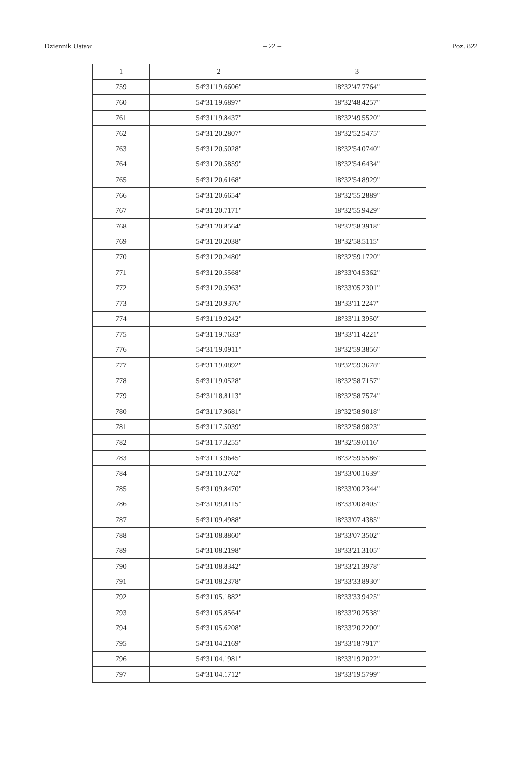Dziennik Ustaw – 22 – Poz. 822
| 1 | 2 | 3 |
| --- | --- | --- |
| 759 | 54°31'19.6606" | 18°32'47.7764" |
| 760 | 54°31'19.6897" | 18°32'48.4257" |
| 761 | 54°31'19.8437" | 18°32'49.5520" |
| 762 | 54°31'20.2807" | 18°32'52.5475" |
| 763 | 54°31'20.5028" | 18°32'54.0740" |
| 764 | 54°31'20.5859" | 18°32'54.6434" |
| 765 | 54°31'20.6168" | 18°32'54.8929" |
| 766 | 54°31'20.6654" | 18°32'55.2889" |
| 767 | 54°31'20.7171" | 18°32'55.9429" |
| 768 | 54°31'20.8564" | 18°32'58.3918" |
| 769 | 54°31'20.2038" | 18°32'58.5115" |
| 770 | 54°31'20.2480" | 18°32'59.1720" |
| 771 | 54°31'20.5568" | 18°33'04.5362" |
| 772 | 54°31'20.5963" | 18°33'05.2301" |
| 773 | 54°31'20.9376" | 18°33'11.2247" |
| 774 | 54°31'19.9242" | 18°33'11.3950" |
| 775 | 54°31'19.7633" | 18°33'11.4221" |
| 776 | 54°31'19.0911" | 18°32'59.3856" |
| 777 | 54°31'19.0892" | 18°32'59.3678" |
| 778 | 54°31'19.0528" | 18°32'58.7157" |
| 779 | 54°31'18.8113" | 18°32'58.7574" |
| 780 | 54°31'17.9681" | 18°32'58.9018" |
| 781 | 54°31'17.5039" | 18°32'58.9823" |
| 782 | 54°31'17.3255" | 18°32'59.0116" |
| 783 | 54°31'13.9645" | 18°32'59.5586" |
| 784 | 54°31'10.2762" | 18°33'00.1639" |
| 785 | 54°31'09.8470" | 18°33'00.2344" |
| 786 | 54°31'09.8115" | 18°33'00.8405" |
| 787 | 54°31'09.4988" | 18°33'07.4385" |
| 788 | 54°31'08.8860" | 18°33'07.3502" |
| 789 | 54°31'08.2198" | 18°33'21.3105" |
| 790 | 54°31'08.8342" | 18°33'21.3978" |
| 791 | 54°31'08.2378" | 18°33'33.8930" |
| 792 | 54°31'05.1882" | 18°33'33.9425" |
| 793 | 54°31'05.8564" | 18°33'20.2538" |
| 794 | 54°31'05.6208" | 18°33'20.2200" |
| 795 | 54°31'04.2169" | 18°33'18.7917" |
| 796 | 54°31'04.1981" | 18°33'19.2022" |
| 797 | 54°31'04.1712" | 18°33'19.5799" |